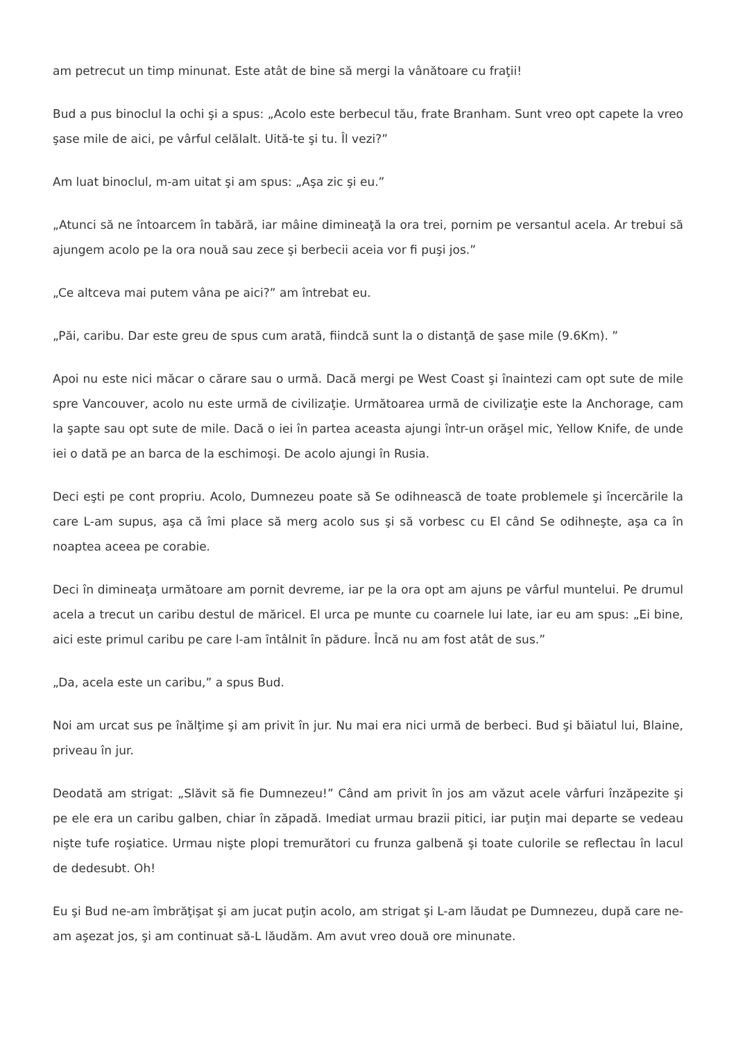am petrecut un timp minunat. Este atât de bine să mergi la vânătoare cu fraţii!
Bud a pus binoclul la ochi şi a spus: „Acolo este berbecul tău, frate Branham. Sunt vreo opt capete la vreo şase mile de aici, pe vârful celălalt. Uită-te şi tu. Îl vezi?”
Am luat binoclul, m-am uitat şi am spus: „Aşa zic şi eu.”
„Atunci să ne întoarcem în tabără, iar mâine dimineaţă la ora trei, pornim pe versantul acela. Ar trebui să ajungem acolo pe la ora nouă sau zece şi berbecii aceia vor fi puşi jos.”
„Ce altceva mai putem vâna pe aici?” am întrebat eu.
„Păi, caribu. Dar este greu de spus cum arată, fiindcă sunt la o distanţă de şase mile (9.6Km). ”
Apoi nu este nici măcar o cărare sau o urmă. Dacă mergi pe West Coast şi înaintezi cam opt sute de mile spre Vancouver, acolo nu este urmă de civilizaţie. Următoarea urmă de civilizaţie este la Anchorage, cam la şapte sau opt sute de mile. Dacă o iei în partea aceasta ajungi într-un orăşel mic, Yellow Knife, de unde iei o dată pe an barca de la eschimoşi. De acolo ajungi în Rusia.
Deci eşti pe cont propriu. Acolo, Dumnezeu poate să Se odihnească de toate problemele şi încercările la care L-am supus, aşa că îmi place să merg acolo sus şi să vorbesc cu El când Se odihneşte, aşa ca în noaptea aceea pe corabie.
Deci în dimineaţa următoare am pornit devreme, iar pe la ora opt am ajuns pe vârful muntelui. Pe drumul acela a trecut un caribu destul de măricel. El urca pe munte cu coarnele lui late, iar eu am spus: „Ei bine, aici este primul caribu pe care l-am întâlnit în pădure. Încă nu am fost atât de sus.”
„Da, acela este un caribu,” a spus Bud.
Noi am urcat sus pe înălţime şi am privit în jur. Nu mai era nici urmă de berbeci. Bud şi băiatul lui, Blaine, priveau în jur.
Deodată am strigat: „Slăvit să fie Dumnezeu!” Când am privit în jos am văzut acele vârfuri înzăpezite şi pe ele era un caribu galben, chiar în zăpadă. Imediat urmau brazii pitici, iar puţin mai departe se vedeau nişte tufe roşiatice. Urmau nişte plopi tremurători cu frunza galbenă şi toate culorile se reflectau în lacul de dedesubt. Oh!
Eu şi Bud ne-am îmbrăţişat şi am jucat puţin acolo, am strigat şi L-am lăudat pe Dumnezeu, după care ne-am aşezat jos, şi am continuat să-L lăudăm. Am avut vreo două ore minunate.